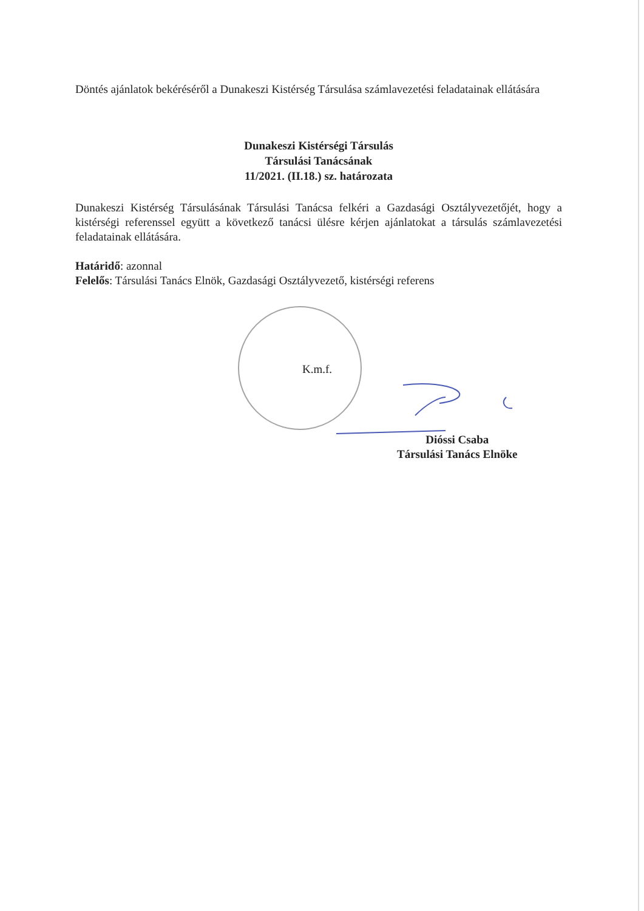Döntés ajánlatok bekéréséről a Dunakeszi Kistérség Társulása számlavezetési feladatainak ellátására
Dunakeszi Kistérségi Társulás
Társulási Tanácsának
11/2021. (II.18.) sz. határozata
Dunakeszi Kistérség Társulásának Társulási Tanácsa felkéri a Gazdasági Osztályvezetőjét, hogy a kistérségi referenssel együtt a következő tanácsi ülésre kérjen ajánlatokat a társulás számlavezetési feladatainak ellátására.
Határidő: azonnal
Felelős: Társulási Tanács Elnök, Gazdasági Osztályvezető, kistérségi referens
K.m.f.
Dióssi Csaba
Társulási Tanács Elnöke